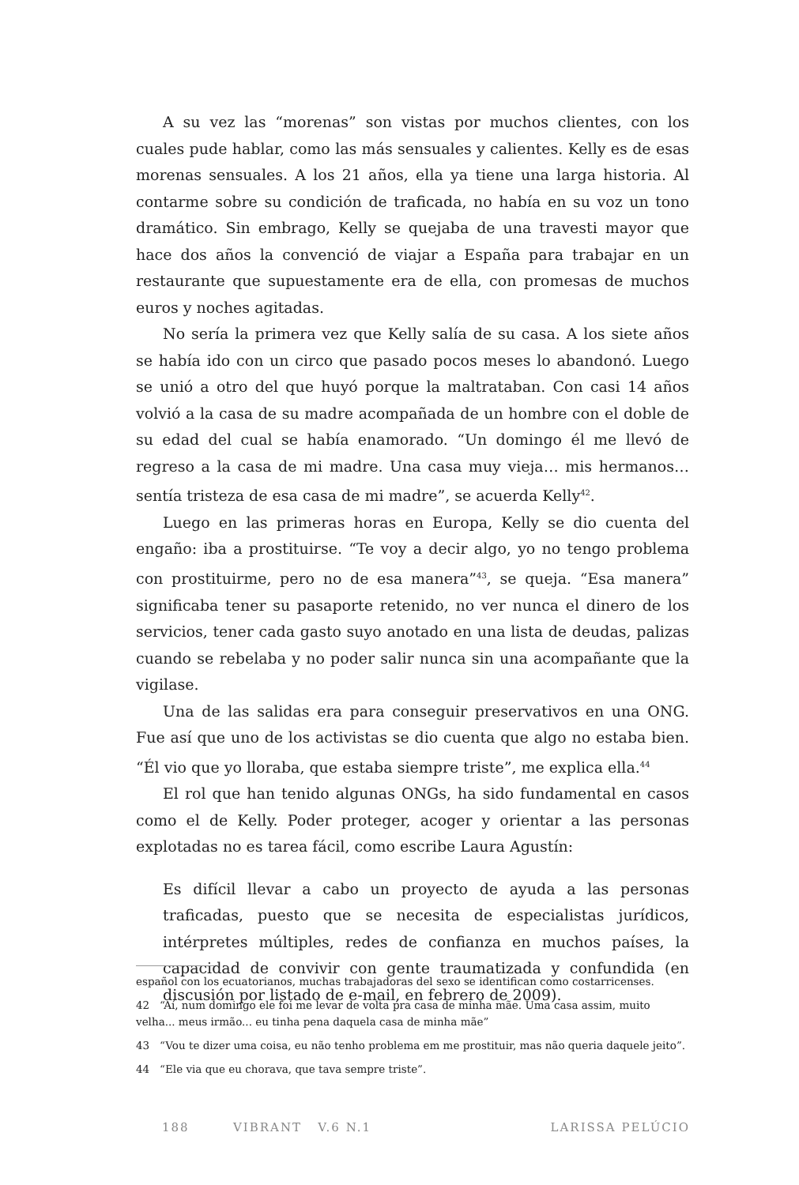A su vez las “morenas” son vistas por muchos clientes, con los cuales pude hablar, como las más sensuales y calientes. Kelly es de esas morenas sensuales. A los 21 años, ella ya tiene una larga historia. Al contarme sobre su condición de traficada, no había en su voz un tono dramático. Sin embrago, Kelly se quejaba de una travesti mayor que hace dos años la convenció de viajar a España para trabajar en un restaurante que supuestamente era de ella, con promesas de muchos euros y noches agitadas.
No sería la primera vez que Kelly salía de su casa. A los siete años se había ido con un circo que pasado pocos meses lo abandonó. Luego se unió a otro del que huyó porque la maltrataban. Con casi 14 años volvió a la casa de su madre acompañada de un hombre con el doble de su edad del cual se había enamorado. “Un domingo él me llevó de regreso a la casa de mi madre. Una casa muy vieja… mis hermanos… sentía tristeza de esa casa de mi madre”, se acuerda Kelly<sup>42</sup>.
Luego en las primeras horas en Europa, Kelly se dio cuenta del engaño: iba a prostituirse. “Te voy a decir algo, yo no tengo problema con prostituirme, pero no de esa manera”<sup>43</sup>, se queja. “Esa manera” significaba tener su pasaporte retenido, no ver nunca el dinero de los servicios, tener cada gasto suyo anotado en una lista de deudas, palizas cuando se rebelaba y no poder salir nunca sin una acompañante que la vigilase.
Una de las salidas era para conseguir preservativos en una ONG. Fue así que uno de los activistas se dio cuenta que algo no estaba bien. “Él vio que yo lloraba, que estaba siempre triste”, me explica ella.<sup>44</sup>
El rol que han tenido algunas ONGs, ha sido fundamental en casos como el de Kelly. Poder proteger, acoger y orientar a las personas explotadas no es tarea fácil, como escribe Laura Agustín:
Es difícil llevar a cabo un proyecto de ayuda a las personas traficadas, puesto que se necesita de especialistas jurídicos, intérpretes múltiples, redes de confianza en muchos países, la capacidad de convivir con gente traumatizada y confundida (en discusión por listado de e-mail, en febrero de 2009).
español con los ecuatorianos, muchas trabajadoras del sexo se identifican como costarricenses.
42 “Aí, num domingo ele foi me levar de volta pra casa de minha mãe. Uma casa assim, muito velha... meus irmão... eu tinha pena daquela casa de minha mãe”
43 “Vou te dizer uma coisa, eu não tenho problema em me prostituir, mas não queria daquele jeito”.
44 “Ele via que eu chorava, que tava sempre triste”.
188 VIBRANT V.6 N.1 LARISSA PELÚCIO